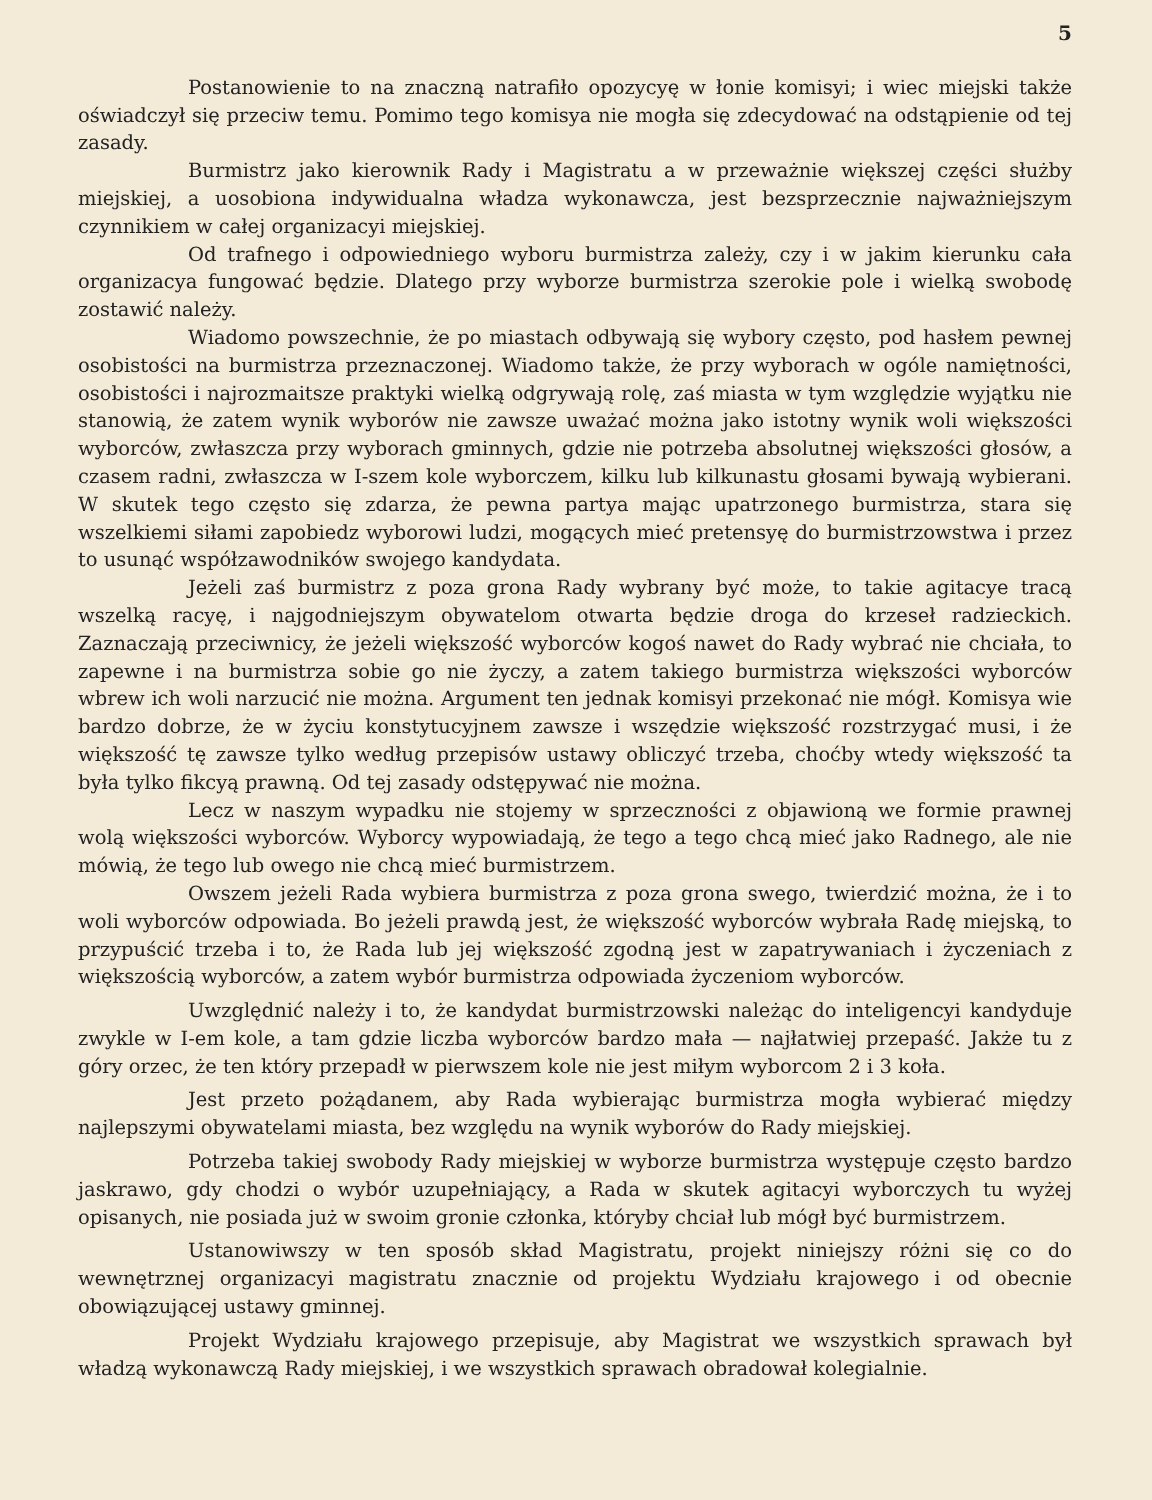5
Postanowienie to na znaczną natrafiło opozycyę w łonie komisyi; i wiec miejski także oświadczył się przeciw temu. Pomimo tego komisya nie mogła się zdecydować na odstąpienie od tej zasady.
Burmistrz jako kierownik Rady i Magistratu a w przeważnie większej części służby miejskiej, a uosobiona indywidualna władza wykonawcza, jest bezsprzecznie najważniejszym czynnikiem w całej organizacyi miejskiej.
Od trafnego i odpowiedniego wyboru burmistrza zależy, czy i w jakim kierunku cała organizacya fungować będzie. Dlatego przy wyborze burmistrza szerokie pole i wielką swobodę zostawić należy.
Wiadomo powszechnie, że po miastach odbywają się wybory często, pod hasłem pewnej osobistości na burmistrza przeznaczonej. Wiadomo także, że przy wyborach w ogóle namiętności, osobistości i najrozmaitsze praktyki wielką odgrywają rolę, zaś miasta w tym względzie wyjątku nie stanowią, że zatem wynik wyborów nie zawsze uważać można jako istotny wynik woli większości wyborców, zwłaszcza przy wyborach gminnych, gdzie nie potrzeba absolutnej większości głosów, a czasem radni, zwłaszcza w I-szem kole wyborczem, kilku lub kilkunastu głosami bywają wybierani. W skutek tego często się zdarza, że pewna partya mając upatrzonego burmistrza, stara się wszelkiemi siłami zapobiedz wyborowi ludzi, mogących mieć pretensyę do burmistrzowstwa i przez to usunąć współzawodników swojego kandydata.
Jeżeli zaś burmistrz z poza grona Rady wybrany być może, to takie agitacye tracą wszelką racyę, i najgodniejszym obywatelom otwarta będzie droga do krzeseł radzieckich. Zaznaczają przeciwnicy, że jeżeli większość wyborców kogoś nawet do Rady wybrać nie chciała, to zapewne i na burmistrza sobie go nie życzy, a zatem takiego burmistrza większości wyborców wbrew ich woli narzucić nie można. Argument ten jednak komisyi przekonać nie mógł. Komisya wie bardzo dobrze, że w życiu konstytucyjnem zawsze i wszędzie większość rozstrzygać musi, i że większość tę zawsze tylko według przepisów ustawy obliczyć trzeba, choćby wtedy większość ta była tylko fikcyą prawną. Od tej zasady odstępywać nie można.
Lecz w naszym wypadku nie stojemy w sprzeczności z objawioną we formie prawnej wolą większości wyborców. Wyborcy wypowiadają, że tego a tego chcą mieć jako Radnego, ale nie mówią, że tego lub owego nie chcą mieć burmistrzem.
Owszem jeżeli Rada wybiera burmistrza z poza grona swego, twierdzić można, że i to woli wyborców odpowiada. Bo jeżeli prawdą jest, że większość wyborców wybrała Radę miejską, to przypuścić trzeba i to, że Rada lub jej większość zgodną jest w zapatrywaniach i życzeniach z większością wyborców, a zatem wybór burmistrza odpowiada życzeniom wyborców.
Uwzględnić należy i to, że kandydat burmistrzowski należąc do inteligencyi kandyduje zwykle w I-em kole, a tam gdzie liczba wyborców bardzo mała — najłatwiej przepaść. Jakże tu z góry orzec, że ten który przepadł w pierwszem kole nie jest miłym wyborcom 2 i 3 koła.
Jest przeto pożądanem, aby Rada wybierając burmistrza mogła wybierać między najlepszymi obywatelami miasta, bez względu na wynik wyborów do Rady miejskiej.
Potrzeba takiej swobody Rady miejskiej w wyborze burmistrza występuje często bardzo jaskrawo, gdy chodzi o wybór uzupełniający, a Rada w skutek agitacyi wyborczych tu wyżej opisanych, nie posiada już w swoim gronie członka, któryby chciał lub mógł być burmistrzem.
Ustanowiwszy w ten sposób skład Magistratu, projekt niniejszy różni się co do wewnętrznej organizacyi magistratu znacznie od projektu Wydziału krajowego i od obecnie obowiązującej ustawy gminnej.
Projekt Wydziału krajowego przepisuje, aby Magistrat we wszystkich sprawach był władzą wykonawczą Rady miejskiej, i we wszystkich sprawach obradował kolegialnie.